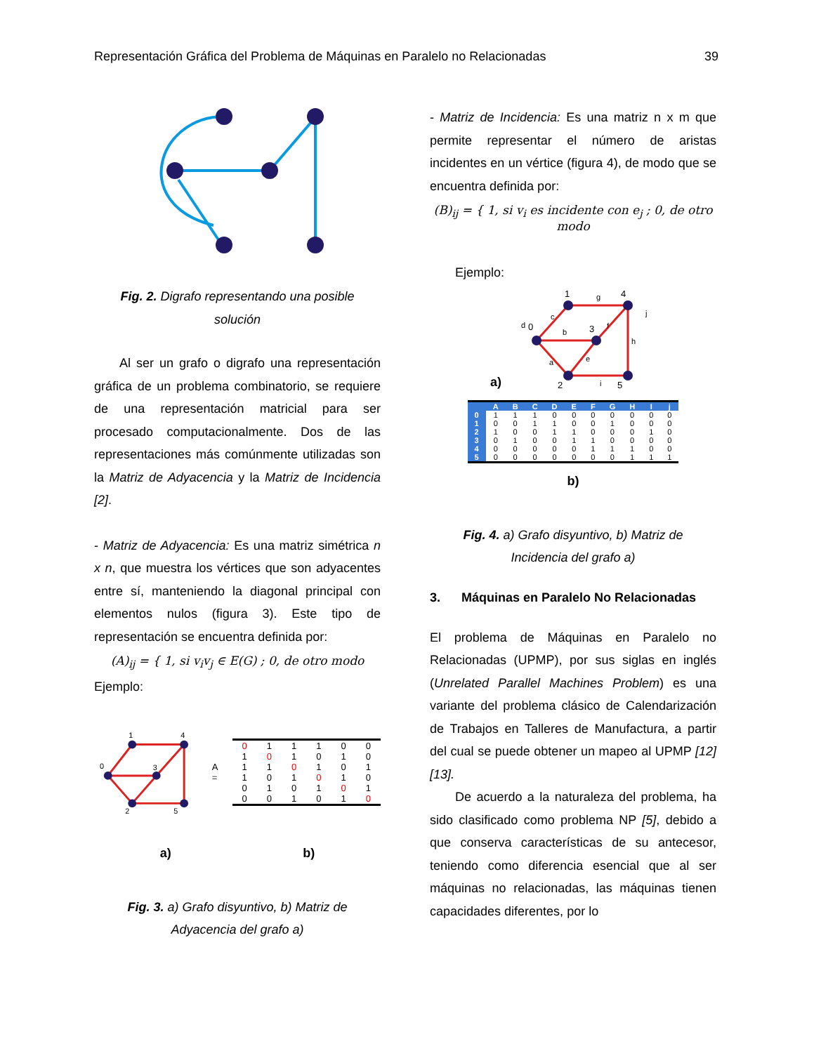Representación Gráfica del Problema de Máquinas en Paralelo no Relacionadas 39
Fig. 2. Digrafo representando una posible
solución
Al ser un grafo o digrafo una representación gráfica de un problema combinatorio, se requiere de una representación matricial para ser procesado computacionalmente. Dos de las representaciones más comúnmente utilizadas son la Matriz de Adyacencia y la Matriz de Incidencia [2].
- Matriz de Adyacencia: Es una matriz simétrica n x n, que muestra los vértices que son adyacentes entre sí, manteniendo la diagonal principal con elementos nulos (figura 3). Este tipo de representación se encuentra definida por:
(A)<sub>ij</sub> = { 1, si v<sub>i</sub>v<sub>j</sub> ∈ E(G) ; 0, de otro modo
Ejemplo:
0
1
2
3
4
5
A =
| 0 | 1 | 1 | 1 | 0 | 0 |
| 1 | 0 | 1 | 0 | 1 | 0 |
| 1 | 1 | 0 | 1 | 0 | 1 |
| 1 | 0 | 1 | 0 | 1 | 0 |
| 0 | 1 | 0 | 1 | 0 | 1 |
| 0 | 0 | 1 | 0 | 1 | 0 |
a) b)
Fig. 3. a) Grafo disyuntivo, b) Matriz de
Adyacencia del grafo a)
- Matriz de Incidencia: Es una matriz n x m que permite representar el número de aristas incidentes en un vértice (figura 4), de modo que se encuentra definida por:
(B)<sub>ij</sub> = { 1, si v<sub>i</sub> es incidente con e<sub>j</sub> ; 0, de otro modo
Ejemplo:
a)
0
1
2
3
4
5
a
b
c
d
e
f
g
h
i
j
| | A | B | C | D | E | F | G | H | I | j |
| --- | --- | --- | --- | --- | --- | --- | --- | --- | --- | --- |
| 0 | 1 | 1 | 1 | 0 | 0 | 0 | 0 | 0 | 0 | 0 |
| 1 | 0 | 0 | 1 | 1 | 0 | 0 | 1 | 0 | 0 | 0 |
| 2 | 1 | 0 | 0 | 1 | 1 | 0 | 0 | 0 | 1 | 0 |
| 3 | 0 | 1 | 0 | 0 | 1 | 1 | 0 | 0 | 0 | 0 |
| 4 | 0 | 0 | 0 | 0 | 0 | 1 | 1 | 1 | 0 | 0 |
| 5 | 0 | 0 | 0 | 0 | 0 | 0 | 0 | 1 | 1 | 1 |
b)
Fig. 4. a) Grafo disyuntivo, b) Matriz de
Incidencia del grafo a)
3. Máquinas en Paralelo No Relacionadas
El problema de Máquinas en Paralelo no Relacionadas (UPMP), por sus siglas en inglés (Unrelated Parallel Machines Problem) es una variante del problema clásico de Calendarización de Trabajos en Talleres de Manufactura, a partir del cual se puede obtener un mapeo al UPMP [12] [13].
De acuerdo a la naturaleza del problema, ha sido clasificado como problema NP [5], debido a que conserva características de su antecesor, teniendo como diferencia esencial que al ser máquinas no relacionadas, las máquinas tienen capacidades diferentes, por lo